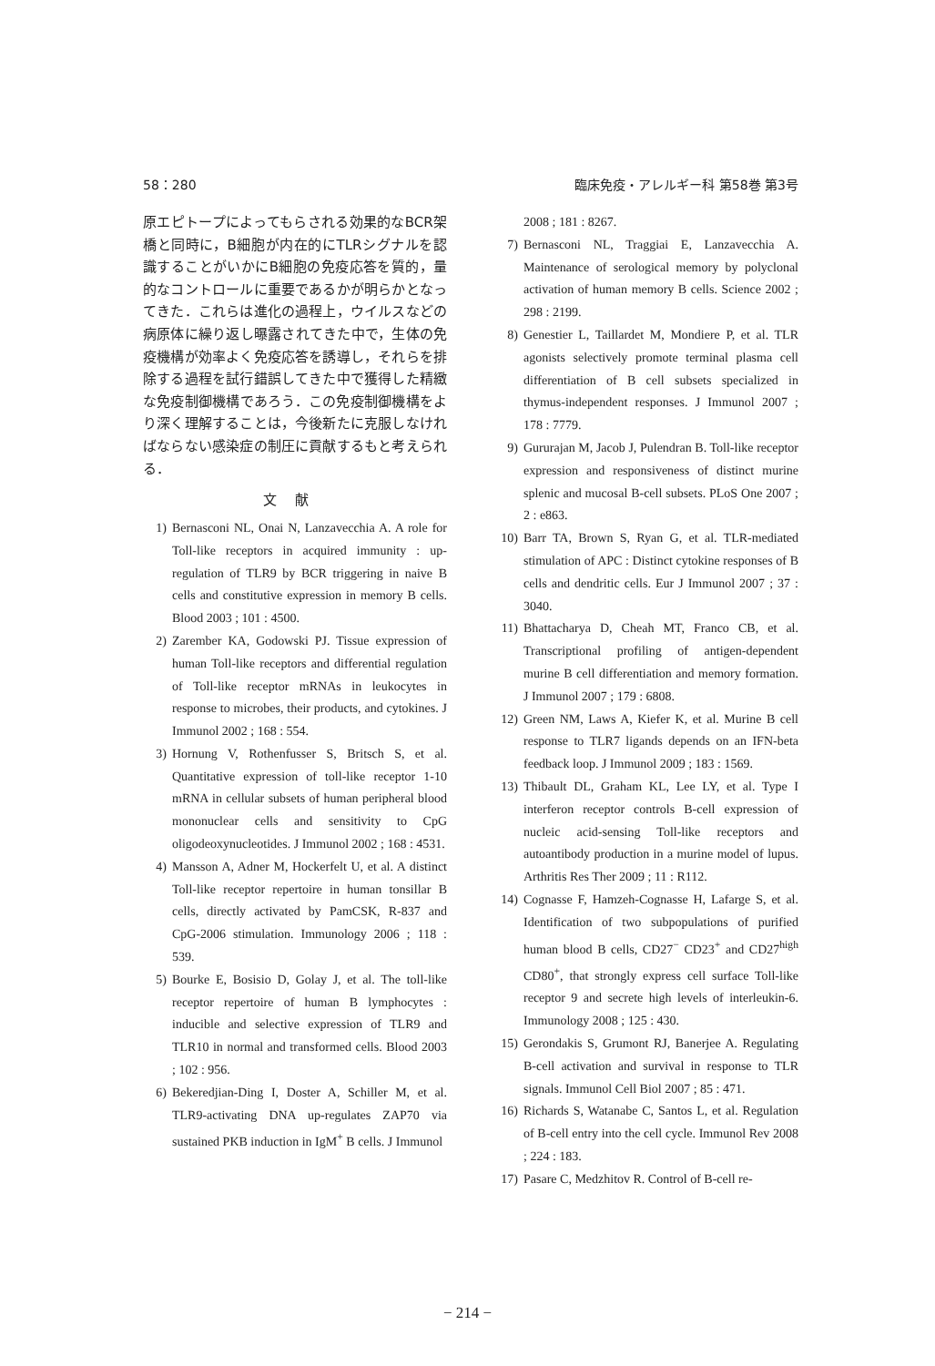58：280 臨床免疫・アレルギー科 第58巻 第3号
原エピトープによってもらされる効果的なBCR架橋と同時に，B細胞が内在的にTLRシグナルを認識することがいかにB細胞の免疫応答を質的，量的なコントロールに重要であるかが明らかとなってきた．これらは進化の過程上，ウイルスなどの病原体に繰り返し曝露されてきた中で，生体の免疫機構が効率よく免疫応答を誘導し，それらを排除する過程を試行錯誤してきた中で獲得した精緻な免疫制御機構であろう．この免疫制御機構をより深く理解することは，今後新たに克服しなければならない感染症の制圧に貢献するもと考えられる．
文献
1) Bernasconi NL, Onai N, Lanzavecchia A. A role for Toll-like receptors in acquired immunity : up-regulation of TLR9 by BCR triggering in naive B cells and constitutive expression in memory B cells. Blood 2003 ; 101 : 4500.
2) Zarember KA, Godowski PJ. Tissue expression of human Toll-like receptors and differential regulation of Toll-like receptor mRNAs in leukocytes in response to microbes, their products, and cytokines. J Immunol 2002 ; 168 : 554.
3) Hornung V, Rothenfusser S, Britsch S, et al. Quantitative expression of toll-like receptor 1-10 mRNA in cellular subsets of human peripheral blood mononuclear cells and sensitivity to CpG oligodeoxynucleotides. J Immunol 2002 ; 168 : 4531.
4) Mansson A, Adner M, Hockerfelt U, et al. A distinct Toll-like receptor repertoire in human tonsillar B cells, directly activated by PamCSK, R-837 and CpG-2006 stimulation. Immunology 2006 ; 118 : 539.
5) Bourke E, Bosisio D, Golay J, et al. The toll-like receptor repertoire of human B lymphocytes : inducible and selective expression of TLR9 and TLR10 in normal and transformed cells. Blood 2003 ; 102 : 956.
6) Bekeredjian-Ding I, Doster A, Schiller M, et al. TLR9-activating DNA up-regulates ZAP70 via sustained PKB induction in IgM<sup>+</sup> B cells. J Immunol
2008 ; 181 : 8267.
7) Bernasconi NL, Traggiai E, Lanzavecchia A. Maintenance of serological memory by polyclonal activation of human memory B cells. Science 2002 ; 298 : 2199.
8) Genestier L, Taillardet M, Mondiere P, et al. TLR agonists selectively promote terminal plasma cell differentiation of B cell subsets specialized in thymus-independent responses. J Immunol 2007 ; 178 : 7779.
9) Gururajan M, Jacob J, Pulendran B. Toll-like receptor expression and responsiveness of distinct murine splenic and mucosal B-cell subsets. PLoS One 2007 ; 2 : e863.
10) Barr TA, Brown S, Ryan G, et al. TLR-mediated stimulation of APC : Distinct cytokine responses of B cells and dendritic cells. Eur J Immunol 2007 ; 37 : 3040.
11) Bhattacharya D, Cheah MT, Franco CB, et al. Transcriptional profiling of antigen-dependent murine B cell differentiation and memory formation. J Immunol 2007 ; 179 : 6808.
12) Green NM, Laws A, Kiefer K, et al. Murine B cell response to TLR7 ligands depends on an IFN-beta feedback loop. J Immunol 2009 ; 183 : 1569.
13) Thibault DL, Graham KL, Lee LY, et al. Type I interferon receptor controls B-cell expression of nucleic acid-sensing Toll-like receptors and autoantibody production in a murine model of lupus. Arthritis Res Ther 2009 ; 11 : R112.
14) Cognasse F, Hamzeh-Cognasse H, Lafarge S, et al. Identification of two subpopulations of purified human blood B cells, CD27<sup>−</sup> CD23<sup>+</sup> and CD27<sup>high</sup> CD80<sup>+</sup>, that strongly express cell surface Toll-like receptor 9 and secrete high levels of interleukin-6. Immunology 2008 ; 125 : 430.
15) Gerondakis S, Grumont RJ, Banerjee A. Regulating B-cell activation and survival in response to TLR signals. Immunol Cell Biol 2007 ; 85 : 471.
16) Richards S, Watanabe C, Santos L, et al. Regulation of B-cell entry into the cell cycle. Immunol Rev 2008 ; 224 : 183.
17) Pasare C, Medzhitov R. Control of B-cell re-
− 214 −